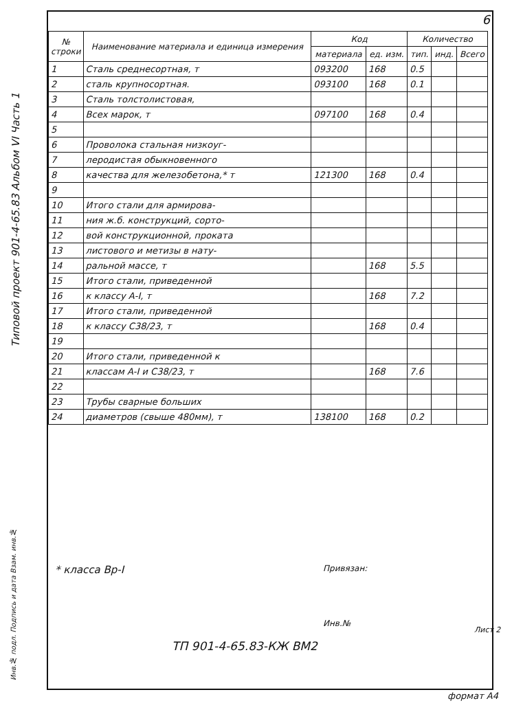6
Типовой проект 901-4-65.83 Альбом VI Часть 1
| № строки | Наименование материала и единица измерения | Код | | Количество | | |
| --- | --- | --- | --- | --- | --- | --- |
| | | материала | ед. изм. | тип. | инд. | Всего |
| 1 | Сталь среднесортная, т | 093200 | 168 | 0.5 | | |
| 2 | сталь крупносортная. | 093100 | 168 | 0.1 | | |
| 3 | Сталь толстолистовая, | | | | | |
| 4 | Всех марок, т | 097100 | 168 | 0.4 | | |
| 5 | | | | | | |
| 6 | Проволока стальная низкоуг- | | | | | |
| 7 | леродистая обыкновенного | | | | | |
| 8 | качества для железобетона,* т | 121300 | 168 | 0.4 | | |
| 9 | | | | | | |
| 10 | Итого стали для армирова- | | | | | |
| 11 | ния ж.б. конструкций, сорто- | | | | | |
| 12 | вой конструкционной, проката | | | | | |
| 13 | листового и метизы в нату- | | | | | |
| 14 | ральной массе, т | | 168 | 5.5 | | |
| 15 | Итого стали, приведенной | | | | | |
| 16 | к классу А-I, т | | 168 | 7.2 | | |
| 17 | Итого стали, приведенной | | | | | |
| 18 | к классу С38/23, т | | 168 | 0.4 | | |
| 19 | | | | | | |
| 20 | Итого стали, приведенной к | | | | | |
| 21 | классам А-I и С38/23, т | | 168 | 7.6 | | |
| 22 | | | | | | |
| 23 | Трубы сварные больших | | | | | |
| 24 | диаметров (свыше 480мм), т | 138100 | 168 | 0.2 | | |
* класса Вр-I Привязан:
Инв.№
Лист 2
ТП 901-4-65.83-КЖ ВМ2
Инв.№ подл. Подпись и дата Взам. инв.№
формат А4